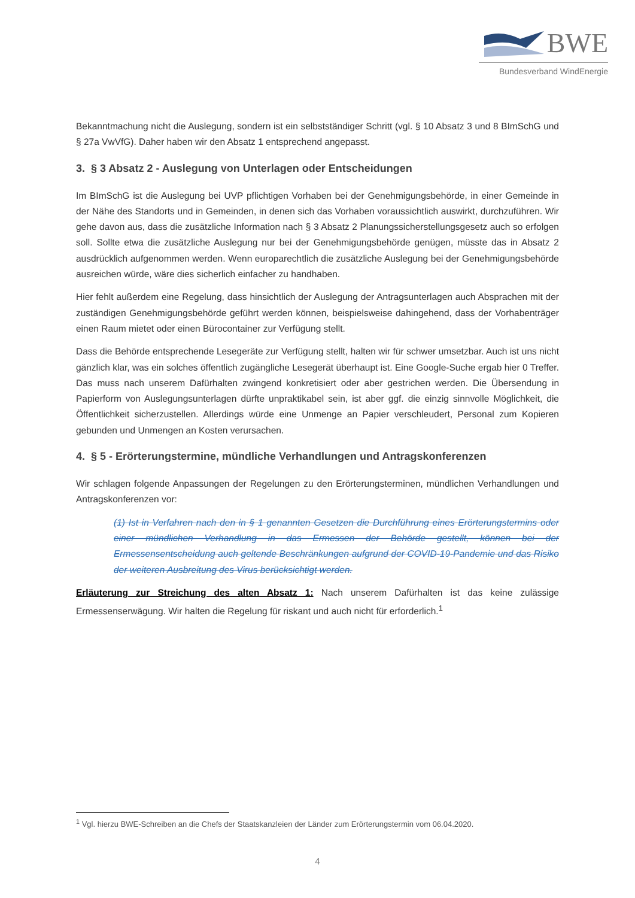BWE
Bundesverband WindEnergie
Bekanntmachung nicht die Auslegung, sondern ist ein selbstständiger Schritt (vgl. § 10 Absatz 3 und 8 BImSchG und § 27a VwVfG). Daher haben wir den Absatz 1 entsprechend angepasst.
3. § 3 Absatz 2 - Auslegung von Unterlagen oder Entscheidungen
Im BImSchG ist die Auslegung bei UVP pflichtigen Vorhaben bei der Genehmigungsbehörde, in einer Gemeinde in der Nähe des Standorts und in Gemeinden, in denen sich das Vorhaben voraussichtlich auswirkt, durchzuführen. Wir gehe davon aus, dass die zusätzliche Information nach § 3 Absatz 2 Planungssicherstellungsgesetz auch so erfolgen soll. Sollte etwa die zusätzliche Auslegung nur bei der Genehmigungsbehörde genügen, müsste das in Absatz 2 ausdrücklich aufgenommen werden. Wenn europarechtlich die zusätzliche Auslegung bei der Genehmigungsbehörde ausreichen würde, wäre dies sicherlich einfacher zu handhaben.
Hier fehlt außerdem eine Regelung, dass hinsichtlich der Auslegung der Antragsunterlagen auch Absprachen mit der zuständigen Genehmigungsbehörde geführt werden können, beispielsweise dahingehend, dass der Vorhabenträger einen Raum mietet oder einen Bürocontainer zur Verfügung stellt.
Dass die Behörde entsprechende Lesegeräte zur Verfügung stellt, halten wir für schwer umsetzbar. Auch ist uns nicht gänzlich klar, was ein solches öffentlich zugängliche Lesegerät überhaupt ist. Eine Google-Suche ergab hier 0 Treffer. Das muss nach unserem Dafürhalten zwingend konkretisiert oder aber gestrichen werden. Die Übersendung in Papierform von Auslegungsunterlagen dürfte unpraktikabel sein, ist aber ggf. die einzig sinnvolle Möglichkeit, die Öffentlichkeit sicherzustellen. Allerdings würde eine Unmenge an Papier verschleudert, Personal zum Kopieren gebunden und Unmengen an Kosten verursachen.
4. § 5 - Erörterungstermine, mündliche Verhandlungen und Antragskonferenzen
Wir schlagen folgende Anpassungen der Regelungen zu den Erörterungsterminen, mündlichen Verhandlungen und Antragskonferenzen vor:
(1) Ist in Verfahren nach den in § 1 genannten Gesetzen die Durchführung eines Erörterungstermins oder einer mündlichen Verhandlung in das Ermessen der Behörde gestellt, können bei der Ermessensentscheidung auch geltende Beschränkungen aufgrund der COVID-19-Pandemie und das Risiko der weiteren Ausbreitung des Virus berücksichtigt werden.
Erläuterung zur Streichung des alten Absatz 1: Nach unserem Dafürhalten ist das keine zulässige Ermessenserwägung. Wir halten die Regelung für riskant und auch nicht für erforderlich.<sup>1</sup>
<sup>1</sup> Vgl. hierzu BWE-Schreiben an die Chefs der Staatskanzleien der Länder zum Erörterungstermin vom 06.04.2020.
4